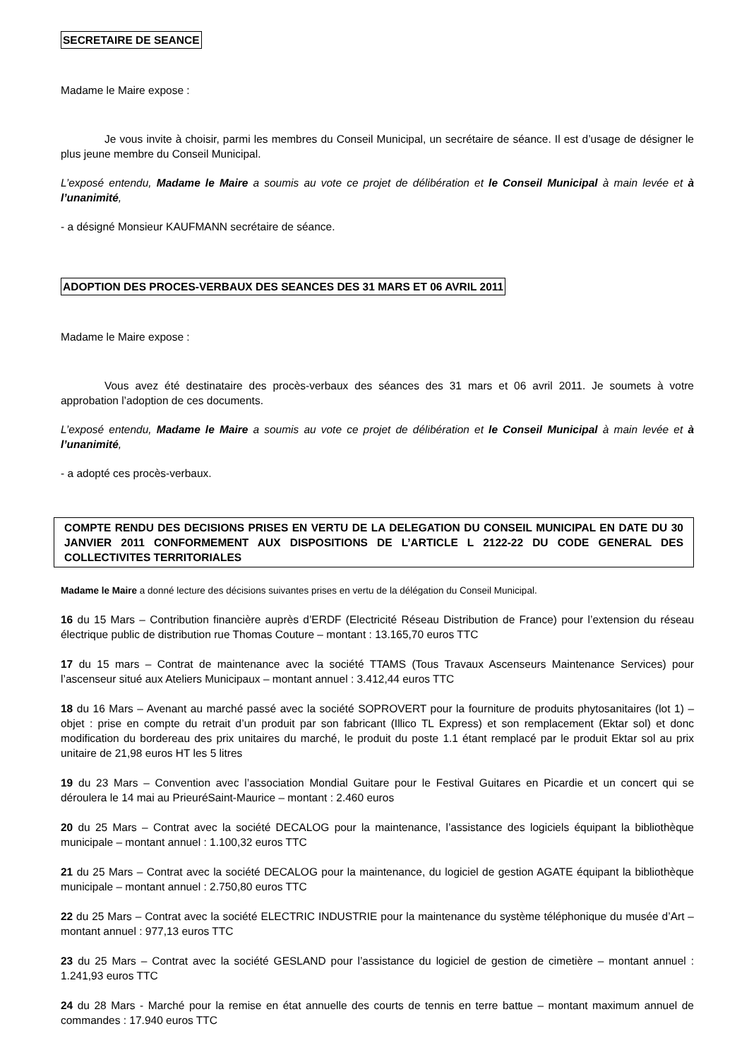SECRETAIRE DE SEANCE
Madame le Maire expose :
Je vous invite à choisir, parmi les membres du Conseil Municipal, un secrétaire de séance. Il est d’usage de désigner le plus jeune membre du Conseil Municipal.
L’exposé entendu, Madame le Maire a soumis au vote ce projet de délibération et le Conseil Municipal à main levée et à l’unanimité,
- a désigné Monsieur KAUFMANN secrétaire de séance.
ADOPTION DES PROCES-VERBAUX DES SEANCES DES 31 MARS ET 06 AVRIL 2011
Madame le Maire expose :
Vous avez été destinataire des procès-verbaux des séances des 31 mars et 06 avril 2011. Je soumets à votre approbation l’adoption de ces documents.
L’exposé entendu, Madame le Maire a soumis au vote ce projet de délibération et le Conseil Municipal à main levée et à l’unanimité,
- a adopté ces procès-verbaux.
COMPTE RENDU DES DECISIONS PRISES EN VERTU DE LA DELEGATION DU CONSEIL MUNICIPAL EN DATE DU 30 JANVIER 2011 CONFORMEMENT AUX DISPOSITIONS DE L’ARTICLE L 2122-22 DU CODE GENERAL DES COLLECTIVITES TERRITORIALES
Madame le Maire a donné lecture des décisions suivantes prises en vertu de la délégation du Conseil Municipal.
16 du 15 Mars – Contribution financière auprès d’ERDF (Electricité Réseau Distribution de France) pour l’extension du réseau électrique public de distribution rue Thomas Couture – montant : 13.165,70 euros TTC
17 du 15 mars – Contrat de maintenance avec la société TTAMS (Tous Travaux Ascenseurs Maintenance Services) pour l’ascenseur situé aux Ateliers Municipaux – montant annuel : 3.412,44 euros TTC
18 du 16 Mars – Avenant au marché passé avec la société SOPROVERT pour la fourniture de produits phytosanitaires (lot 1) – objet : prise en compte du retrait d’un produit par son fabricant (Illico TL Express) et son remplacement (Ektar sol) et donc modification du bordereau des prix unitaires du marché, le produit du poste 1.1 étant remplacé par le produit Ektar sol au prix unitaire de 21,98 euros HT les 5 litres
19 du 23 Mars – Convention avec l’association Mondial Guitare pour le Festival Guitares en Picardie et un concert qui se déroulera le 14 mai au PrieuréSaint-Maurice – montant : 2.460 euros
20 du 25 Mars – Contrat avec la société DECALOG pour la maintenance, l’assistance des logiciels équipant la bibliothèque municipale – montant annuel : 1.100,32 euros TTC
21 du 25 Mars – Contrat avec la société DECALOG pour la maintenance, du logiciel de gestion AGATE équipant la bibliothèque municipale – montant annuel : 2.750,80 euros TTC
22 du 25 Mars – Contrat avec la société ELECTRIC INDUSTRIE pour la maintenance du système téléphonique du musée d’Art – montant annuel : 977,13 euros TTC
23 du 25 Mars – Contrat avec la société GESLAND pour l’assistance du logiciel de gestion de cimetière – montant annuel : 1.241,93 euros TTC
24 du 28 Mars - Marché pour la remise en état annuelle des courts de tennis en terre battue – montant maximum annuel de commandes : 17.940 euros TTC